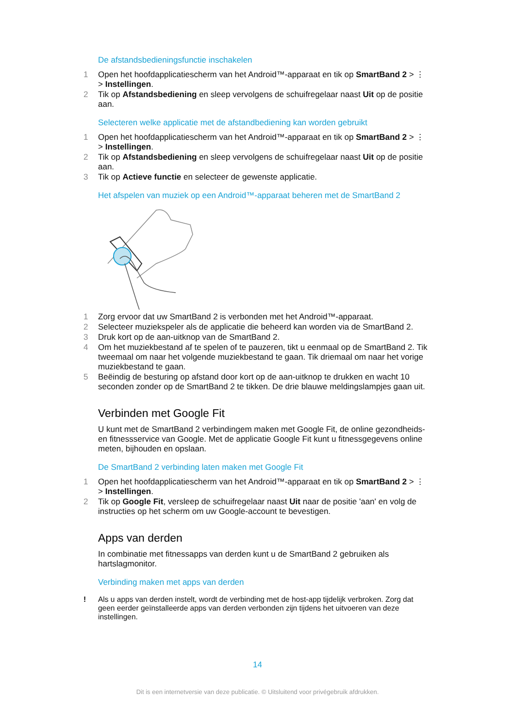De afstandsbedieningsfunctie inschakelen
1 Open het hoofdapplicatiescherm van het Android™-apparaat en tik op SmartBand 2 > ⋮ > Instellingen.
2 Tik op Afstandsbediening en sleep vervolgens de schuifregelaar naast Uit op de positie aan.
Selecteren welke applicatie met de afstandbediening kan worden gebruikt
1 Open het hoofdapplicatiescherm van het Android™-apparaat en tik op SmartBand 2 > ⋮ > Instellingen.
2 Tik op Afstandsbediening en sleep vervolgens de schuifregelaar naast Uit op de positie aan.
3 Tik op Actieve functie en selecteer de gewenste applicatie.
Het afspelen van muziek op een Android™-apparaat beheren met de SmartBand 2
1 Zorg ervoor dat uw SmartBand 2 is verbonden met het Android™-apparaat.
2 Selecteer muziekspeler als de applicatie die beheerd kan worden via de SmartBand 2.
3 Druk kort op de aan-uitknop van de SmartBand 2.
4 Om het muziekbestand af te spelen of te pauzeren, tikt u eenmaal op de SmartBand 2. Tik tweemaal om naar het volgende muziekbestand te gaan. Tik driemaal om naar het vorige muziekbestand te gaan.
5 Beëindig de besturing op afstand door kort op de aan-uitknop te drukken en wacht 10 seconden zonder op de SmartBand 2 te tikken. De drie blauwe meldingslampjes gaan uit.
Verbinden met Google Fit
U kunt met de SmartBand 2 verbindingem maken met Google Fit, de online gezondheids- en fitnessservice van Google. Met de applicatie Google Fit kunt u fitnessgegevens online meten, bijhouden en opslaan.
De SmartBand 2 verbinding laten maken met Google Fit
1 Open het hoofdapplicatiescherm van het Android™-apparaat en tik op SmartBand 2 > ⋮ > Instellingen.
2 Tik op Google Fit, versleep de schuifregelaar naast Uit naar de positie 'aan' en volg de instructies op het scherm om uw Google-account te bevestigen.
Apps van derden
In combinatie met fitnessapps van derden kunt u de SmartBand 2 gebruiken als hartslagmonitor.
Verbinding maken met apps van derden
! Als u apps van derden instelt, wordt de verbinding met de host-app tijdelijk verbroken. Zorg dat geen eerder geïnstalleerde apps van derden verbonden zijn tijdens het uitvoeren van deze instellingen.
14
Dit is een internetversie van deze publicatie. © Uitsluitend voor privégebruik afdrukken.